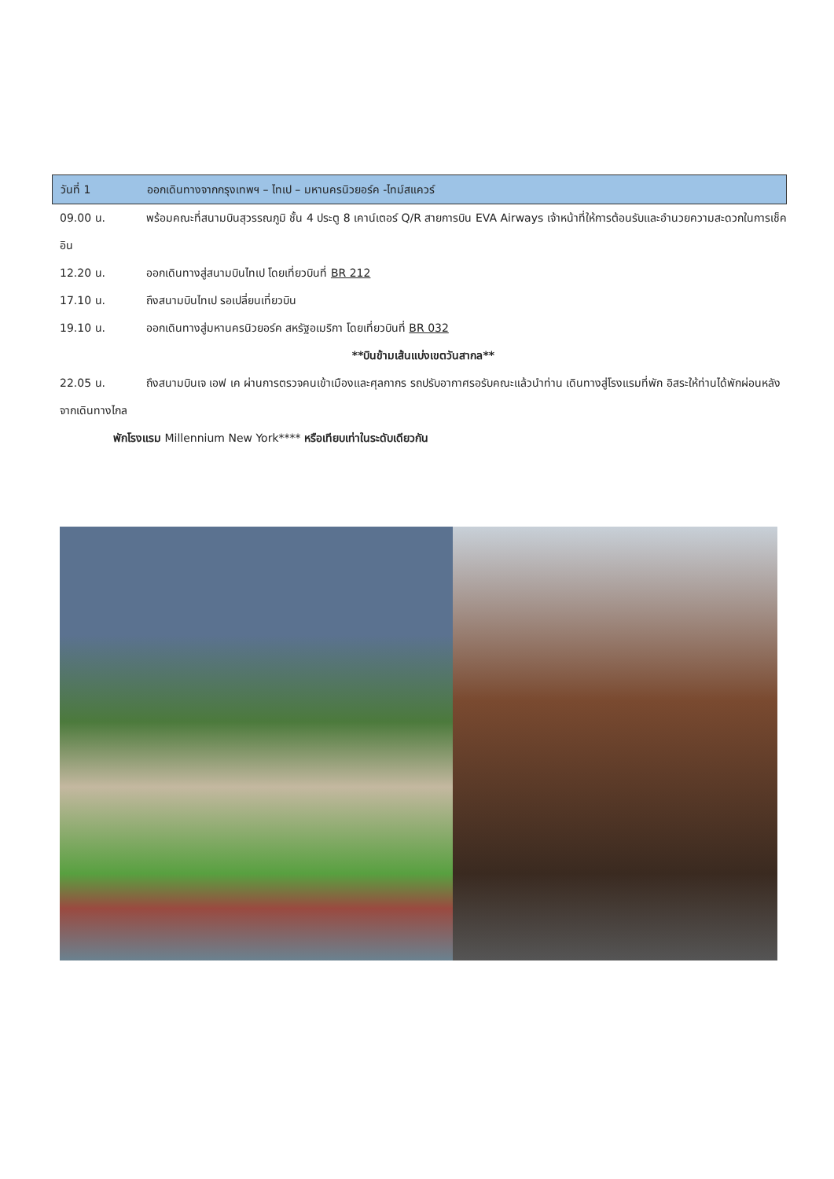วันที่ 1 ออกเดินทางจากกรุงเทพฯ – ไทเป – มหานครนิวยอร์ค -ไทม์สแควร์
09.00 น. พร้อมคณะที่สนามบินสุวรรณภูมิ ชั้น 4 ประตู 8 เคาน์เตอร์ Q/R สายการบิน EVA Airways เจ้าหน้าที่ให้การต้อนรับและอำนวยความสะดวกในการเช็คอิน
12.20 น. ออกเดินทางสู่สนามบินไทเป โดยเที่ยวบินที่ BR 212
17.10 น. ถึงสนามบินไทเป รอเปลี่ยนเที่ยวบิน
19.10 น. ออกเดินทางสู่มหานครนิวยอร์ค สหรัฐอเมริกา โดยเที่ยวบินที่ BR 032
**บินข้ามเส้นแบ่งเขตวันสากล**
22.05 น. ถึงสนามบินเจ เอฟ เค ผ่านการตรวจคนเข้าเมืองและศุลกากร รถปรับอากาศรอรับคณะแล้วนำท่าน เดินทางสู่โรงแรมที่พัก อิสระให้ท่านได้พักผ่อนหลังจากเดินทางไกล
พักโรงแรม Millennium New York**** หรือเทียบเท่าในระดับเดียวกัน